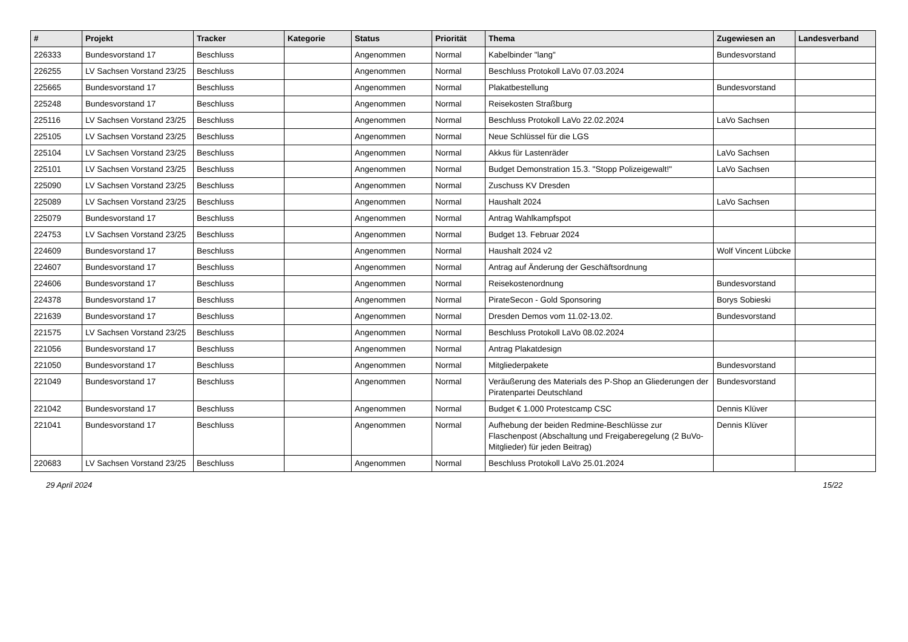| # | Projekt | Tracker | Kategorie | Status | Priorität | Thema | Zugewiesen an | Landesverband |
| --- | --- | --- | --- | --- | --- | --- | --- | --- |
| 226333 | Bundesvorstand 17 | Beschluss | | Angenommen | Normal | Kabelbinder "lang" | Bundesvorstand | |
| 226255 | LV Sachsen Vorstand 23/25 | Beschluss | | Angenommen | Normal | Beschluss Protokoll LaVo 07.03.2024 | | |
| 225665 | Bundesvorstand 17 | Beschluss | | Angenommen | Normal | Plakatbestellung | Bundesvorstand | |
| 225248 | Bundesvorstand 17 | Beschluss | | Angenommen | Normal | Reisekosten Straßburg | | |
| 225116 | LV Sachsen Vorstand 23/25 | Beschluss | | Angenommen | Normal | Beschluss Protokoll LaVo 22.02.2024 | LaVo Sachsen | |
| 225105 | LV Sachsen Vorstand 23/25 | Beschluss | | Angenommen | Normal | Neue Schlüssel für die LGS | | |
| 225104 | LV Sachsen Vorstand 23/25 | Beschluss | | Angenommen | Normal | Akkus für Lastenräder | LaVo Sachsen | |
| 225101 | LV Sachsen Vorstand 23/25 | Beschluss | | Angenommen | Normal | Budget Demonstration 15.3. "Stopp Polizeigewalt!" | LaVo Sachsen | |
| 225090 | LV Sachsen Vorstand 23/25 | Beschluss | | Angenommen | Normal | Zuschuss KV Dresden | | |
| 225089 | LV Sachsen Vorstand 23/25 | Beschluss | | Angenommen | Normal | Haushalt 2024 | LaVo Sachsen | |
| 225079 | Bundesvorstand 17 | Beschluss | | Angenommen | Normal | Antrag Wahlkampfspot | | |
| 224753 | LV Sachsen Vorstand 23/25 | Beschluss | | Angenommen | Normal | Budget 13. Februar 2024 | | |
| 224609 | Bundesvorstand 17 | Beschluss | | Angenommen | Normal | Haushalt 2024 v2 | Wolf Vincent Lübcke | |
| 224607 | Bundesvorstand 17 | Beschluss | | Angenommen | Normal | Antrag auf Änderung der Geschäftsordnung | | |
| 224606 | Bundesvorstand 17 | Beschluss | | Angenommen | Normal | Reisekostenordnung | Bundesvorstand | |
| 224378 | Bundesvorstand 17 | Beschluss | | Angenommen | Normal | PirateSecon - Gold Sponsoring | Borys Sobieski | |
| 221639 | Bundesvorstand 17 | Beschluss | | Angenommen | Normal | Dresden Demos vom 11.02-13.02. | Bundesvorstand | |
| 221575 | LV Sachsen Vorstand 23/25 | Beschluss | | Angenommen | Normal | Beschluss Protokoll LaVo 08.02.2024 | | |
| 221056 | Bundesvorstand 17 | Beschluss | | Angenommen | Normal | Antrag Plakatdesign | | |
| 221050 | Bundesvorstand 17 | Beschluss | | Angenommen | Normal | Mitgliederpakete | Bundesvorstand | |
| 221049 | Bundesvorstand 17 | Beschluss | | Angenommen | Normal | Veräußerung des Materials des P-Shop an Gliederungen der Piratenpartei Deutschland | Bundesvorstand | |
| 221042 | Bundesvorstand 17 | Beschluss | | Angenommen | Normal | Budget € 1.000 Protestcamp CSC | Dennis Klüver | |
| 221041 | Bundesvorstand 17 | Beschluss | | Angenommen | Normal | Aufhebung der beiden Redmine-Beschlüsse zur Flaschenpost (Abschaltung und Freigaberegelung (2 BuVo-Mitglieder) für jeden Beitrag) | Dennis Klüver | |
| 220683 | LV Sachsen Vorstand 23/25 | Beschluss | | Angenommen | Normal | Beschluss Protokoll LaVo 25.01.2024 | | |
29 April 2024 15/22